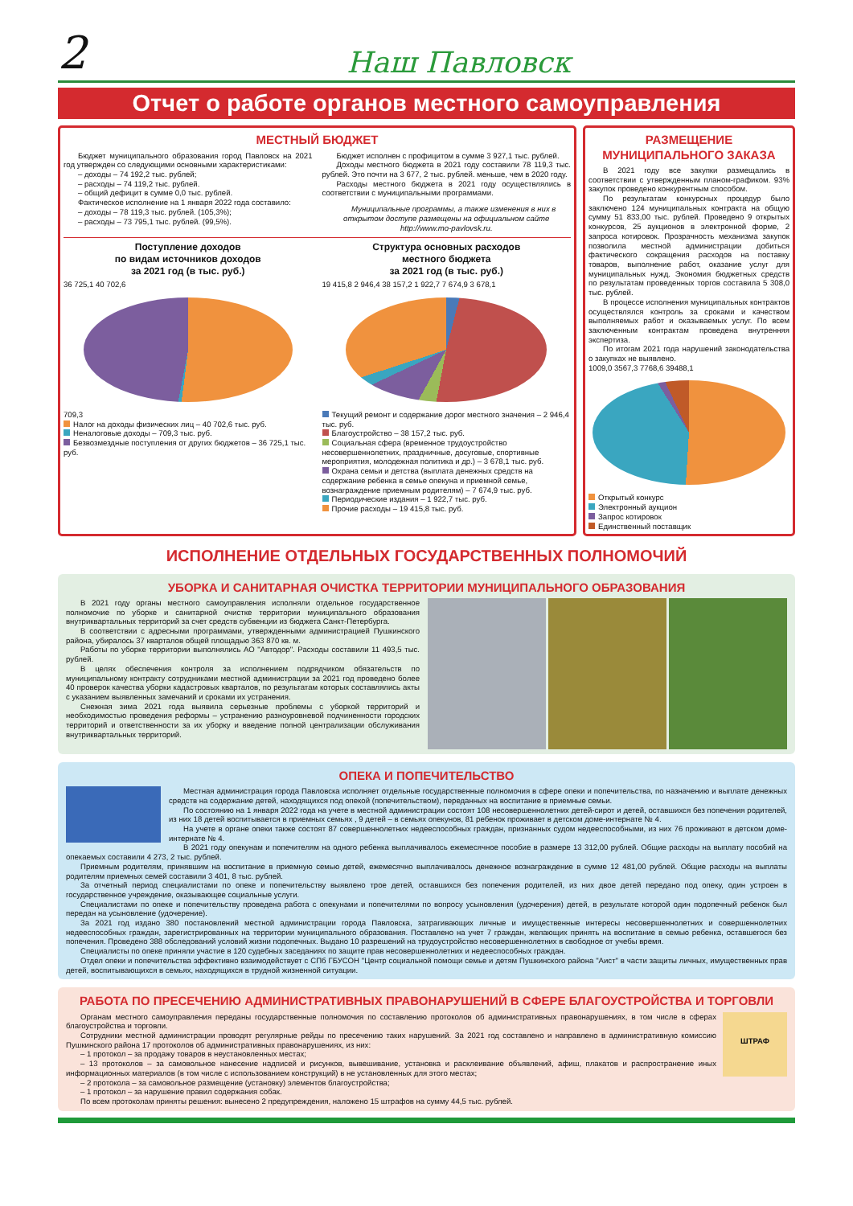2
Наш Павловск
Отчет о работе органов местного самоуправления
МЕСТНЫЙ БЮДЖЕТ
Бюджет муниципального образования город Павловск на 2021 год утвержден со следующими основными характеристиками:
– доходы – 74 192,2 тыс. рублей;
– расходы – 74 119,2 тыс. рублей.
– общий дефицит в сумме 0,0 тыс. рублей.
Фактическое исполнение на 1 января 2022 года составило:
– доходы – 78 119,3 тыс. рублей. (105,3%);
– расходы – 73 795,1 тыс. рублей. (99,5%).
Бюджет исполнен с профицитом в сумме 3 927,1 тыс. рублей.
Доходы местного бюджета в 2021 году составили 78 119,3 тыс. рублей. Это почти на 3 677, 2 тыс. рублей. меньше, чем в 2020 году.
Расходы местного бюджета в 2021 году осуществлялись в соответствии с муниципальными программами.
Муниципальные программы, а также изменения в них в открытом доступе размещены на официальном сайте http://www.mo-pavlovsk.ru.
Поступление доходов
по видам источников доходов
за 2021 год (в тыс. руб.)
36 725,1 40 702,6
709,3
Налог на доходы физических лиц – 40 702,6 тыс. руб.
Неналоговые доходы – 709,3 тыс. руб.
Безвозмездные поступления от других бюджетов – 36 725,1 тыс. руб.
Структура основных расходов
местного бюджета
за 2021 год (в тыс. руб.)
19 415,8 2 946,4 38 157,2 1 922,7 7 674,9 3 678,1
Текущий ремонт и содержание дорог местного значения – 2 946,4 тыс. руб.
Благоустройство – 38 157,2 тыс. руб.
Социальная сфера (временное трудоустройство несовершеннолетних, праздничные, досуговые, спортивные мероприятия, молодежная политика и др.) – 3 678,1 тыс. руб.
Охрана семьи и детства (выплата денежных средств на содержание ребенка в семье опекуна и приемной семье, вознаграждение приемным родителям) – 7 674,9 тыс. руб.
Периодические издания – 1 922,7 тыс. руб.
Прочие расходы – 19 415,8 тыс. руб.
РАЗМЕЩЕНИЕ МУНИЦИПАЛЬНОГО ЗАКАЗА
В 2021 году все закупки размещались в соответствии с утвержденным планом-графиком. 93% закупок проведено конкурентным способом.
По результатам конкурсных процедур было заключено 124 муниципальных контракта на общую сумму 51 833,00 тыс. рублей. Проведено 9 открытых конкурсов, 25 аукционов в электронной форме, 2 запроса котировок. Прозрачность механизма закупок позволила местной администрации добиться фактического сокращения расходов на поставку товаров, выполнение работ, оказание услуг для муниципальных нужд. Экономия бюджетных средств по результатам проведенных торгов составила 5 308,0 тыс. рублей.
В процессе исполнения муниципальных контрактов осуществлялся контроль за сроками и качеством выполняемых работ и оказываемых услуг. По всем заключенным контрактам проведена внутренняя экспертиза.
По итогам 2021 года нарушений законодательства о закупках не выявлено.
1009,0 3567,3 7768,6 39488,1
Открытый конкурс
Электронный аукцион
Запрос котировок
Единственный поставщик
ИСПОЛНЕНИЕ ОТДЕЛЬНЫХ ГОСУДАРСТВЕННЫХ ПОЛНОМОЧИЙ
УБОРКА И САНИТАРНАЯ ОЧИСТКА ТЕРРИТОРИИ МУНИЦИПАЛЬНОГО ОБРАЗОВАНИЯ
В 2021 году органы местного самоуправления исполняли отдельное государственное полномочие по уборке и санитарной очистке территории муниципального образования внутриквартальных территорий за счет средств субвенции из бюджета Санкт-Петербурга.
В соответствии с адресными программами, утвержденными администрацией Пушкинского района, убиралось 37 кварталов общей площадью 363 870 кв. м.
Работы по уборке территории выполнялись АО "Автодор". Расходы составили 11 493,5 тыс. рублей.
В целях обеспечения контроля за исполнением подрядчиком обязательств по муниципальному контракту сотрудниками местной администрации за 2021 год проведено более 40 проверок качества уборки кадастровых кварталов, по результатам которых составлялись акты с указанием выявленных замечаний и сроками их устранения.
Снежная зима 2021 года выявила серьезные проблемы с уборкой территорий и необходимостью проведения реформы – устранению разноуровневой подчиненности городских территорий и ответственности за их уборку и введение полной централизации обслуживания внутриквартальных территорий.
ОПЕКА И ПОПЕЧИТЕЛЬСТВО
Местная администрация города Павловска исполняет отдельные государственные полномочия в сфере опеки и попечительства, по назначению и выплате денежных средств на содержание детей, находящихся под опекой (попечительством), переданных на воспитание в приемные семьи.
По состоянию на 1 января 2022 года на учете в местной администрации состоят 108 несовершеннолетних детей-сирот и детей, оставшихся без попечения родителей, из них 18 детей воспитывается в приемных семьях , 9 детей – в семьях опекунов, 81 ребенок проживает в детском доме-интернате № 4.
На учете в органе опеки также состоят 87 совершеннолетних недееспособных граждан, признанных судом недееспособными, из них 76 проживают в детском доме-интернате № 4.
В 2021 году опекунам и попечителям на одного ребенка выплачивалось ежемесячное пособие в размере 13 312,00 рублей. Общие расходы на выплату пособий на опекаемых составили 4 273, 2 тыс. рублей.
Приемным родителям, принявшим на воспитание в приемную семью детей, ежемесячно выплачивалось денежное вознаграждение в сумме 12 481,00 рублей. Общие расходы на выплаты родителям приемных семей составили 3 401, 8 тыс. рублей.
За отчетный период специалистами по опеке и попечительству выявлено трое детей, оставшихся без попечения родителей, из них двое детей передано под опеку, один устроен в государственное учреждение, оказывающее социальные услуги.
Специалистами по опеке и попечительству проведена работа с опекунами и попечителями по вопросу усыновления (удочерения) детей, в результате которой один подопечный ребенок был передан на усыновление (удочерение).
За 2021 год издано 380 постановлений местной администрации города Павловска, затрагивающих личные и имущественные интересы несовершеннолетних и совершеннолетних недееспособных граждан, зарегистрированных на территории муниципального образования. Поставлено на учет 7 граждан, желающих принять на воспитание в семью ребенка, оставшегося без попечения. Проведено 388 обследований условий жизни подопечных. Выдано 10 разрешений на трудоустройство несовершеннолетних в свободное от учебы время.
Специалисты по опеке приняли участие в 120 судебных заседаниях по защите прав несовершеннолетних и недееспособных граждан.
Отдел опеки и попечительства эффективно взаимодействует с СПб ГБУСОН "Центр социальной помощи семье и детям Пушкинского района "Аист" в части защиты личных, имущественных прав детей, воспитывающихся в семьях, находящихся в трудной жизненной ситуации.
РАБОТА ПО ПРЕСЕЧЕНИЮ АДМИНИСТРАТИВНЫХ ПРАВОНАРУШЕНИЙ В СФЕРЕ БЛАГОУСТРОЙСТВА И ТОРГОВЛИ
ШТРАФ
Органам местного самоуправления переданы государственные полномочия по составлению протоколов об административных правонарушениях, в том числе в сферах благоустройства и торговли.
Сотрудники местной администрации проводят регулярные рейды по пресечению таких нарушений. За 2021 год составлено и направлено в административную комиссию Пушкинского района 17 протоколов об административных правонарушениях, из них:
– 1 протокол – за продажу товаров в неустановленных местах;
– 13 протоколов – за самовольное нанесение надписей и рисунков, вывешивание, установка и расклеивание объявлений, афиш, плакатов и распространение иных информационных материалов (в том числе с использованием конструкций) в не установленных для этого местах;
– 2 протокола – за самовольное размещение (установку) элементов благоустройства;
– 1 протокол – за нарушение правил содержания собак.
По всем протоколам приняты решения: вынесено 2 предупреждения, наложено 15 штрафов на сумму 44,5 тыс. рублей.